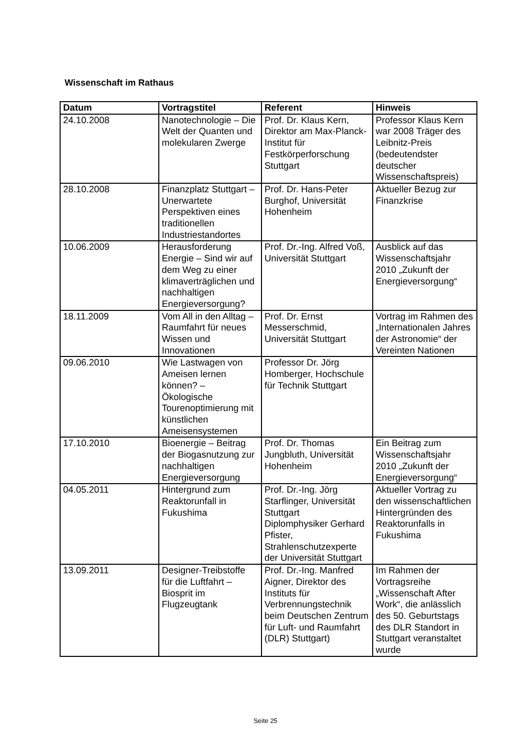Wissenschaft im Rathaus
| Datum | Vortragstitel | Referent | Hinweis |
| --- | --- | --- | --- |
| 24.10.2008 | Nanotechnologie – Die Welt der Quanten und molekularen Zwerge | Prof. Dr. Klaus Kern, Direktor am Max-Planck-Institut für Festkörperforschung Stuttgart | Professor Klaus Kern war 2008 Träger des Leibnitz-Preis (bedeutendster deutscher Wissenschaftspreis) |
| 28.10.2008 | Finanzplatz Stuttgart – Unerwartete Perspektiven eines traditionellen Industriestandortes | Prof. Dr. Hans-Peter Burghof, Universität Hohenheim | Aktueller Bezug zur Finanzkrise |
| 10.06.2009 | Herausforderung Energie – Sind wir auf dem Weg zu einer klimaverträglichen und nachhaltigen Energieversorgung? | Prof. Dr.-Ing. Alfred Voß, Universität Stuttgart | Ausblick auf das Wissenschaftsjahr 2010 „Zukunft der Energieversorgung“ |
| 18.11.2009 | Vom All in den Alltag – Raumfahrt für neues Wissen und Innovationen | Prof. Dr. Ernst Messerschmid, Universität Stuttgart | Vortrag im Rahmen des „Internationalen Jahres der Astronomie“ der Vereinten Nationen |
| 09.06.2010 | Wie Lastwagen von Ameisen lernen können? – Ökologische Tourenoptimierung mit künstlichen Ameisensystemen | Professor Dr. Jörg Homberger, Hochschule für Technik Stuttgart | |
| 17.10.2010 | Bioenergie – Beitrag der Biogasnutzung zur nachhaltigen Energieversorgung | Prof. Dr. Thomas Jungbluth, Universität Hohenheim | Ein Beitrag zum Wissenschaftsjahr 2010 „Zukunft der Energieversorgung“ |
| 04.05.2011 | Hintergrund zum Reaktorunfall in Fukushima | Prof. Dr.-Ing. Jörg Starflinger, Universität Stuttgart Diplomphysiker Gerhard Pfister, Strahlenschutzexperte der Universität Stuttgart | Aktueller Vortrag zu den wissenschaftlichen Hintergründen des Reaktorunfalls in Fukushima |
| 13.09.2011 | Designer-Treibstoffe für die Luftfahrt – Biosprit im Flugzeugtank | Prof. Dr.-Ing. Manfred Aigner, Direktor des Instituts für Verbrennungstechnik beim Deutschen Zentrum für Luft- und Raumfahrt (DLR) Stuttgart) | Im Rahmen der Vortragsreihe „Wissenschaft After Work“, die anlässlich des 50. Geburtstags des DLR Standort in Stuttgart veranstaltet wurde |
Seite 25